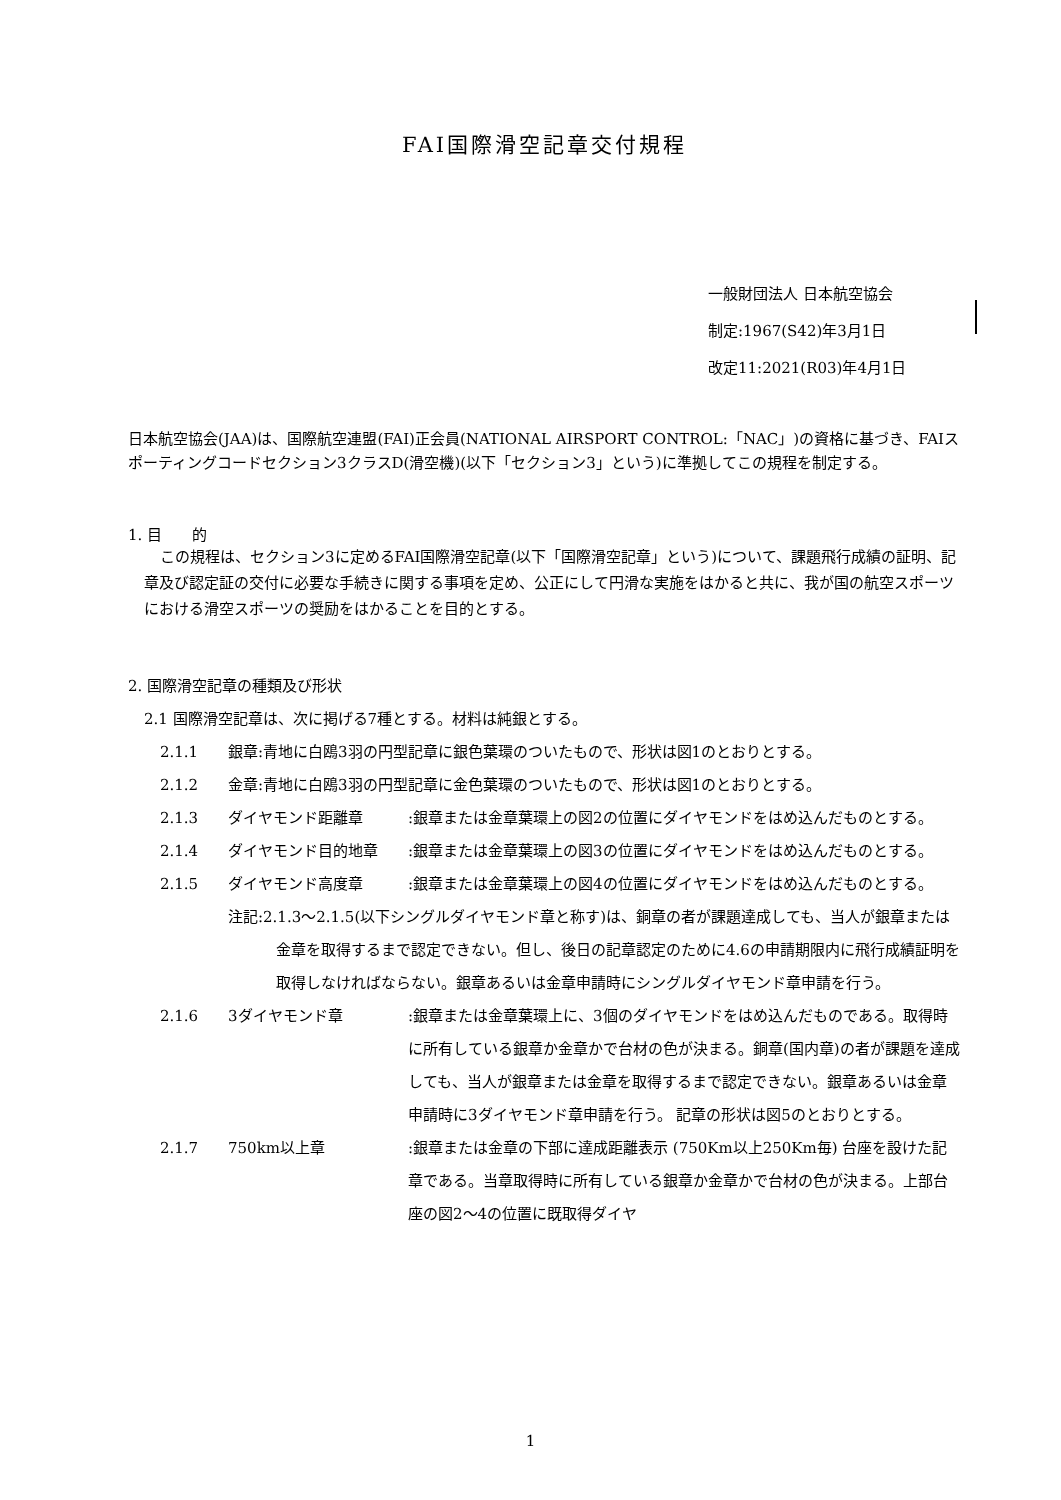FAI国際滑空記章交付規程
一般財団法人 日本航空協会
制定:1967(S42)年3月1日
改定11:2021(R03)年4月1日
日本航空協会(JAA)は、国際航空連盟(FAI)正会員(NATIONAL AIRSPORT CONTROL:「NAC」)の資格に基づき、FAIスポーティングコードセクション3クラスD(滑空機)(以下「セクション3」という)に準拠してこの規程を制定する。
1. 目　　的
この規程は、セクション3に定めるFAI国際滑空記章(以下「国際滑空記章」という)について、課題飛行成績の証明、記章及び認定証の交付に必要な手続きに関する事項を定め、公正にして円滑な実施をはかると共に、我が国の航空スポーツにおける滑空スポーツの奨励をはかることを目的とする。
2. 国際滑空記章の種類及び形状
2.1 国際滑空記章は、次に掲げる7種とする。材料は純銀とする。
2.1.1 銀章:青地に白鴎3羽の円型記章に銀色葉環のついたもので、形状は図1のとおりとする。
2.1.2 金章:青地に白鴎3羽の円型記章に金色葉環のついたもので、形状は図1のとおりとする。
2.1.3 ダイヤモンド距離章:銀章または金章葉環上の図2の位置にダイヤモンドをはめ込んだものとする。
2.1.4 ダイヤモンド目的地章:銀章または金章葉環上の図3の位置にダイヤモンドをはめ込んだものとする。
2.1.5 ダイヤモンド高度章:銀章または金章葉環上の図4の位置にダイヤモンドをはめ込んだものとする。
注記:2.1.3～2.1.5(以下シングルダイヤモンド章と称す)は、銅章の者が課題達成しても、当人が銀章または金章を取得するまで認定できない。但し、後日の記章認定のために4.6の申請期限内に飛行成績証明を取得しなければならない。銀章あるいは金章申請時にシングルダイヤモンド章申請を行う。
2.1.6 3ダイヤモンド章:銀章または金章葉環上に、3個のダイヤモンドをはめ込んだものである。取得時に所有している銀章か金章かで台材の色が決まる。銅章(国内章)の者が課題を達成しても、当人が銀章または金章を取得するまで認定できない。銀章あるいは金章申請時に3ダイヤモンド章申請を行う。 記章の形状は図5のとおりとする。
2.1.7 750km以上章:銀章または金章の下部に達成距離表示 (750Km以上250Km毎) 台座を設けた記章である。当章取得時に所有している銀章か金章かで台材の色が決まる。上部台座の図2～4の位置に既取得ダイヤ
1